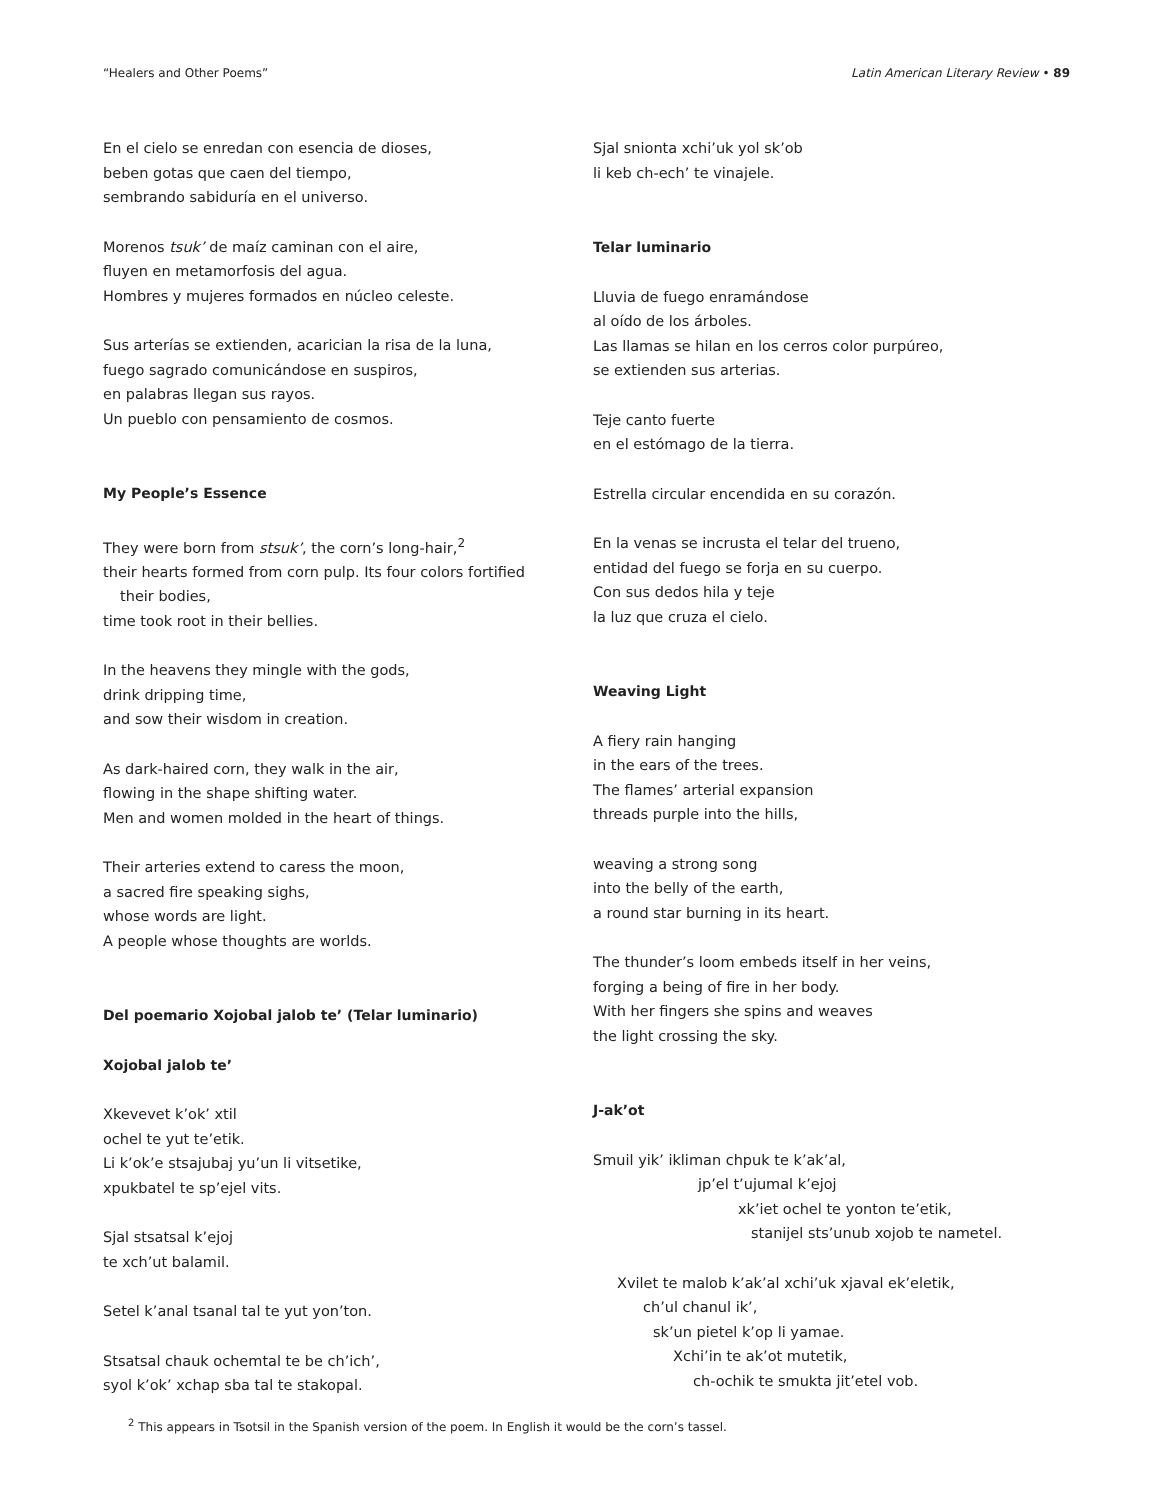“Healers and Other Poems” Latin American Literary Review • 89
En el cielo se enredan con esencia de dioses,
beben gotas que caen del tiempo,
sembrando sabiduría en el universo.
Morenos tsuk’ de maíz caminan con el aire,
fluyen en metamorfosis del agua.
Hombres y mujeres formados en núcleo celeste.
Sus arterías se extienden, acarician la risa de la luna,
fuego sagrado comunicándose en suspiros,
en palabras llegan sus rayos.
Un pueblo con pensamiento de cosmos.
My People’s Essence
They were born from stsuk’, the corn’s long-hair,<sup>2</sup>
their hearts formed from corn pulp. Its four colors fortified
their bodies,
time took root in their bellies.
In the heavens they mingle with the gods,
drink dripping time,
and sow their wisdom in creation.
As dark-haired corn, they walk in the air,
flowing in the shape shifting water.
Men and women molded in the heart of things.
Their arteries extend to caress the moon,
a sacred fire speaking sighs,
whose words are light.
A people whose thoughts are worlds.
Del poemario Xojobal jalob te’ (Telar luminario)
Xojobal jalob te’
Xkevevet k’ok’ xtil
ochel te yut te’etik.
Li k’ok’e stsajubaj yu’un li vitsetike,
xpukbatel te sp’ejel vits.
Sjal stsatsal k’ejoj
te xch’ut balamil.
Setel k’anal tsanal tal te yut yon’ton.
Stsatsal chauk ochemtal te be ch’ich’,
syol k’ok’ xchap sba tal te stakopal.
Sjal snionta xchi’uk yol sk’ob
li keb ch-ech’ te vinajele.
Telar luminario
Lluvia de fuego enramándose
al oído de los árboles.
Las llamas se hilan en los cerros color purpúreo,
se extienden sus arterias.
Teje canto fuerte
en el estómago de la tierra.
Estrella circular encendida en su corazón.
En la venas se incrusta el telar del trueno,
entidad del fuego se forja en su cuerpo.
Con sus dedos hila y teje
la luz que cruza el cielo.
Weaving Light
A fiery rain hanging
in the ears of the trees.
The flames’ arterial expansion
threads purple into the hills,
weaving a strong song
into the belly of the earth,
a round star burning in its heart.
The thunder’s loom embeds itself in her veins,
forging a being of fire in her body.
With her fingers she spins and weaves
the light crossing the sky.
J-ak’ot
Smuil yik’ ikliman chpuk te k’ak’al,
jp’el t’ujumal k’ejoj
xk’iet ochel te yonton te’etik,
stanijel sts’unub xojob te nametel.
Xvilet te malob k’ak’al xchi’uk xjaval ek’eletik,
ch’ul chanul ik’,
sk’un pietel k’op li yamae.
Xchi’in te ak’ot mutetik,
ch-ochik te smukta jit’etel vob.
<sup>2</sup> This appears in Tsotsil in the Spanish version of the poem. In English it would be the corn’s tassel.